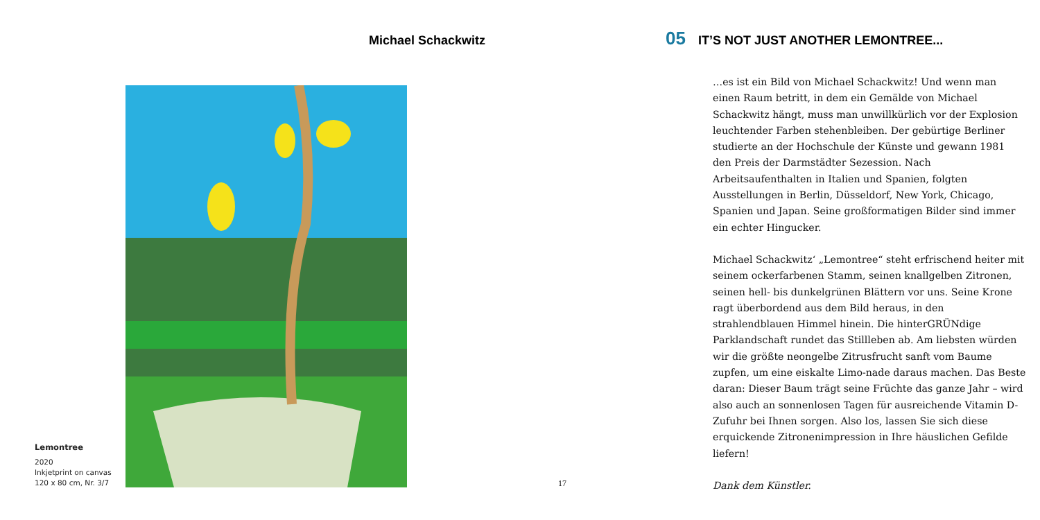Michael Schackwitz
Lemontree
2020
Inkjetprint on canvas
120 x 80 cm, Nr. 3/7
17
05 IT’S NOT JUST ANOTHER LEMONTREE...
…es ist ein Bild von Michael Schackwitz! Und wenn man einen Raum betritt, in dem ein Gemälde von Michael Schackwitz hängt, muss man unwillkürlich vor der Explosion leuchtender Farben stehenbleiben. Der gebürtige Berliner studierte an der Hochschule der Künste und gewann 1981 den Preis der Darmstädter Sezession. Nach Arbeitsaufenthalten in Italien und Spanien, folgten Ausstellungen in Berlin, Düsseldorf, New York, Chicago, Spanien und Japan. Seine großformatigen Bilder sind immer ein echter Hingucker.
Michael Schackwitz‘ „Lemontree“ steht erfrischend heiter mit seinem ockerfarbenen Stamm, seinen knallgelben Zitronen, seinen hell- bis dunkelgrünen Blättern vor uns. Seine Krone ragt überbordend aus dem Bild heraus, in den strahlendblauen Himmel hinein. Die hinterGRÜNdige Parklandschaft rundet das Stillleben ab. Am liebsten würden wir die größte neongelbe Zitrusfrucht sanft vom Baume zupfen, um eine eiskalte Limo-nade daraus machen. Das Beste daran: Dieser Baum trägt seine Früchte das ganze Jahr – wird also auch an sonnenlosen Tagen für ausreichende Vitamin D-Zufuhr bei Ihnen sorgen. Also los, lassen Sie sich diese erquickende Zitronenimpression in Ihre häuslichen Gefilde liefern!
Dank dem Künstler.